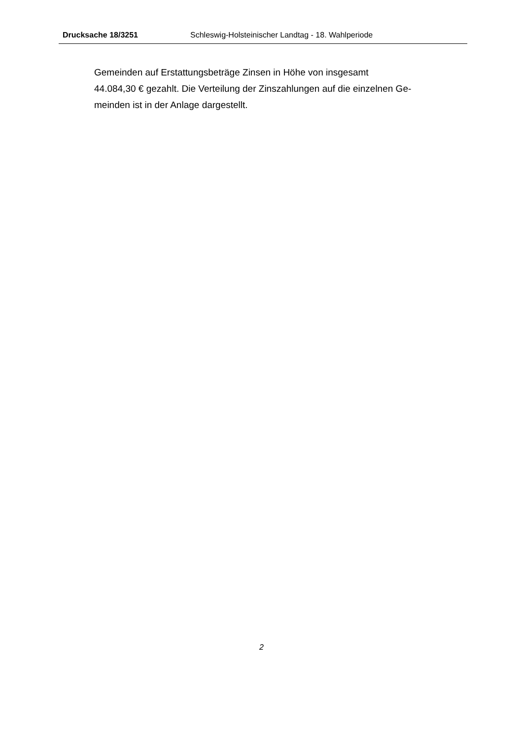Drucksache 18/3251 Schleswig-Holsteinischer Landtag - 18. Wahlperiode
Gemeinden auf Erstattungsbeträge Zinsen in Höhe von insgesamt
44.084,30 € gezahlt. Die Verteilung der Zinszahlungen auf die einzelnen Ge-
meinden ist in der Anlage dargestellt.
2